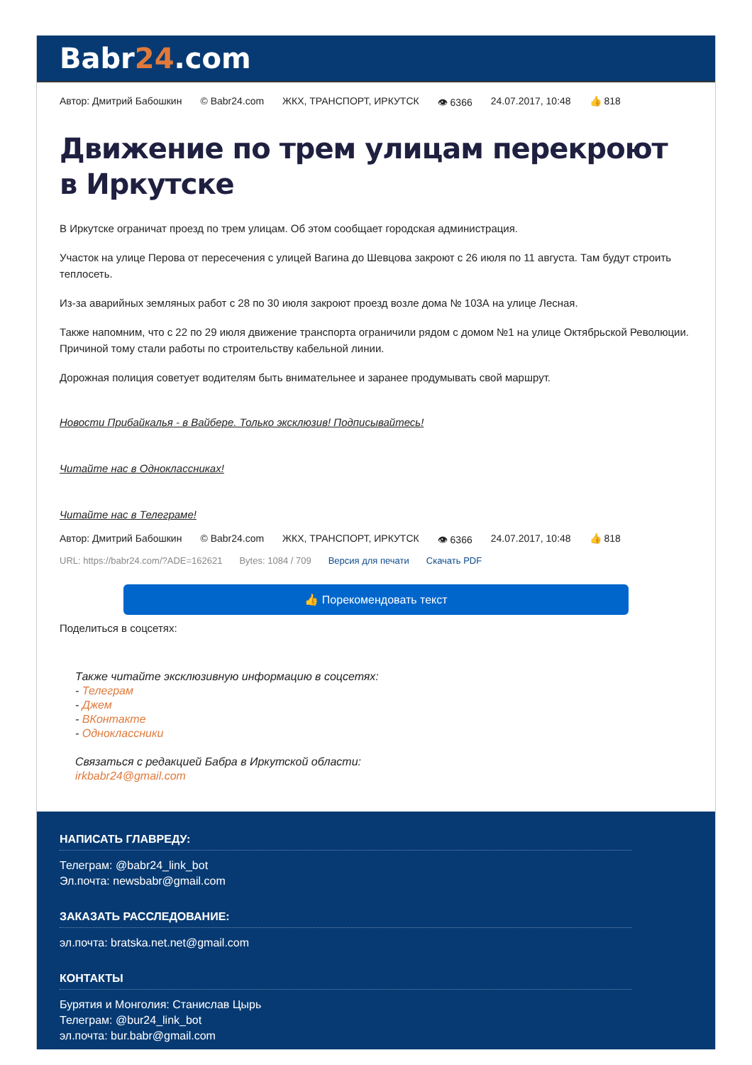Babr24.com
Автор: Дмитрий Бабошкин © Babr24.com ЖКХ, ТРАНСПОРТ, ИРКУТСК 👁 6366 24.07.2017, 10:48 👍 818
Движение по трем улицам перекроют в Иркутске
В Иркутске ограничат проезд по трем улицам. Об этом сообщает городская администрация.
Участок на улице Перова от пересечения с улицей Вагина до Шевцова закроют с 26 июля по 11 августа. Там будут строить теплосеть.
Из-за аварийных земляных работ с 28 по 30 июля закроют проезд возле дома № 103А на улице Лесная.
Также напомним, что с 22 по 29 июля движение транспорта ограничили рядом с домом №1 на улице Октябрьской Революции. Причиной тому стали работы по строительству кабельной линии.
Дорожная полиция советует водителям быть внимательнее и заранее продумывать свой маршрут.
Новости Прибайкалья - в Вайбере. Только эксклюзив! Подписывайтесь!
Читайте нас в Одноклассниках!
Читайте нас в Телеграме!
Автор: Дмитрий Бабошкин © Babr24.com ЖКХ, ТРАНСПОРТ, ИРКУТСК 👁 6366 24.07.2017, 10:48 👍 818
URL: https://babr24.com/?ADE=162621 Bytes: 1084 / 709 Версия для печати Скачать PDF
👍 Порекомендовать текст
Поделиться в соцсетях:
Также читайте эксклюзивную информацию в соцсетях:
- Телеграм
- Джем
- ВКонтакте
- Одноклассники
Связаться с редакцией Бабра в Иркутской области:
irkbabr24@gmail.com
НАПИСАТЬ ГЛАВРЕДУ:
Телеграм: @babr24_link_bot
Эл.почта: newsbabr@gmail.com
ЗАКАЗАТЬ РАССЛЕДОВАНИЕ:
эл.почта: bratska.net.net@gmail.com
КОНТАКТЫ
Бурятия и Монголия: Станислав Цырь
Телеграм: @bur24_link_bot
эл.почта: bur.babr@gmail.com